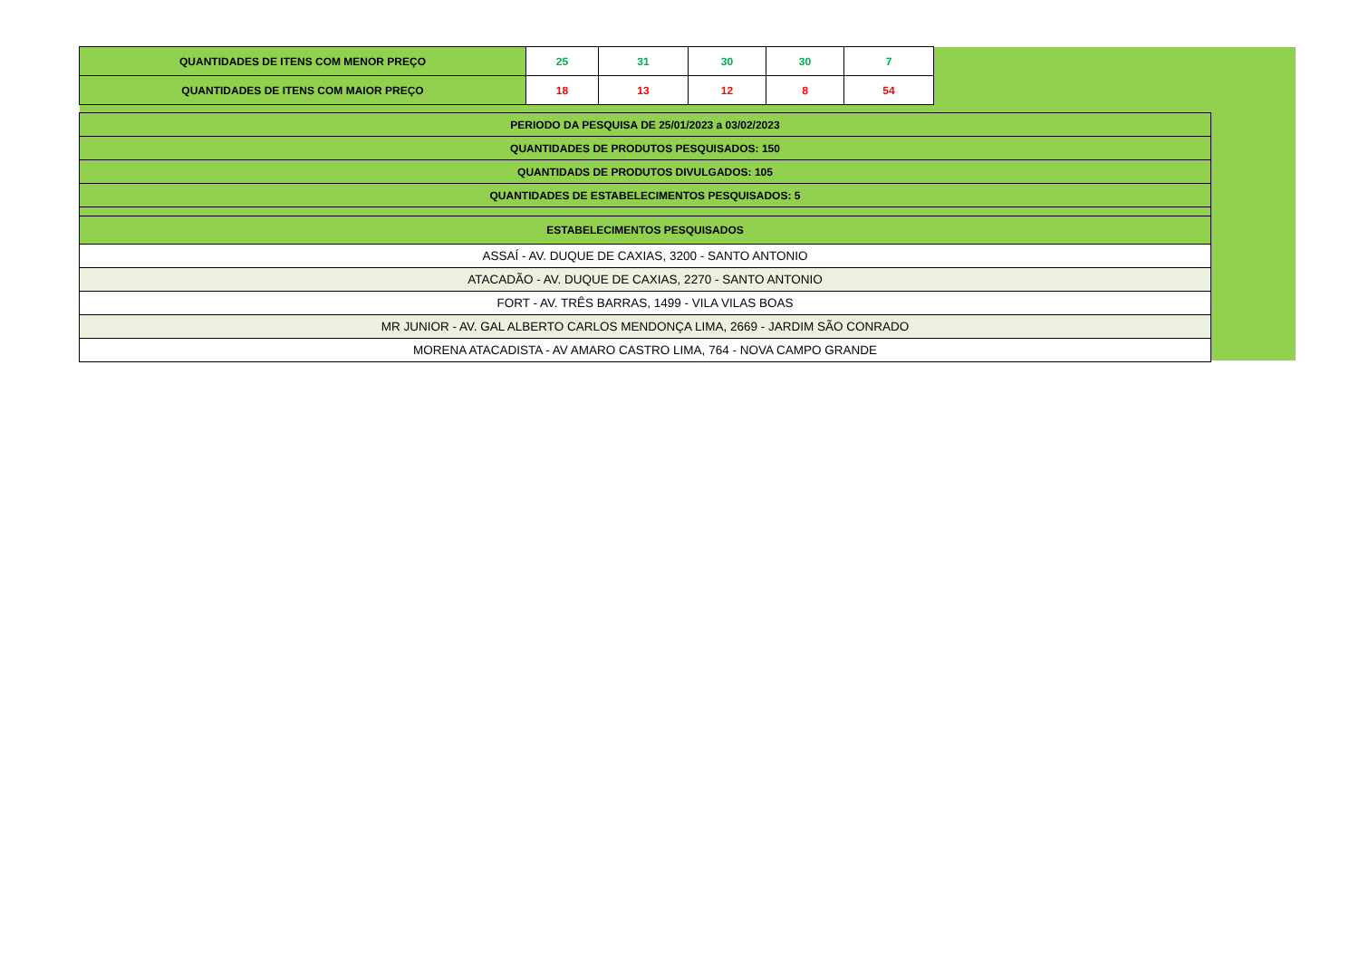| QUANTIDADES DE ITENS COM MENOR PREÇO | 25 | 31 | 30 | 30 | 7 |
| QUANTIDADES DE ITENS COM MAIOR PREÇO | 18 | 13 | 12 | 8 | 54 |
| PERIODO DA PESQUISA DE 25/01/2023 a 03/02/2023 |
| QUANTIDADES DE PRODUTOS PESQUISADOS: 150 |
| QUANTIDADS DE PRODUTOS DIVULGADOS: 105 |
| QUANTIDADES DE ESTABELECIMENTOS PESQUISADOS: 5 |
| ESTABELECIMENTOS PESQUISADOS |
| ASSAÍ - AV. DUQUE DE CAXIAS, 3200 - SANTO ANTONIO |
| ATACADÃO - AV. DUQUE DE CAXIAS, 2270 - SANTO ANTONIO |
| FORT - AV. TRÊS BARRAS, 1499 - VILA VILAS BOAS |
| MR JUNIOR - AV. GAL ALBERTO CARLOS MENDONÇA LIMA, 2669 - JARDIM SÃO CONRADO |
| MORENA ATACADISTA - AV AMARO CASTRO LIMA, 764 - NOVA CAMPO GRANDE |